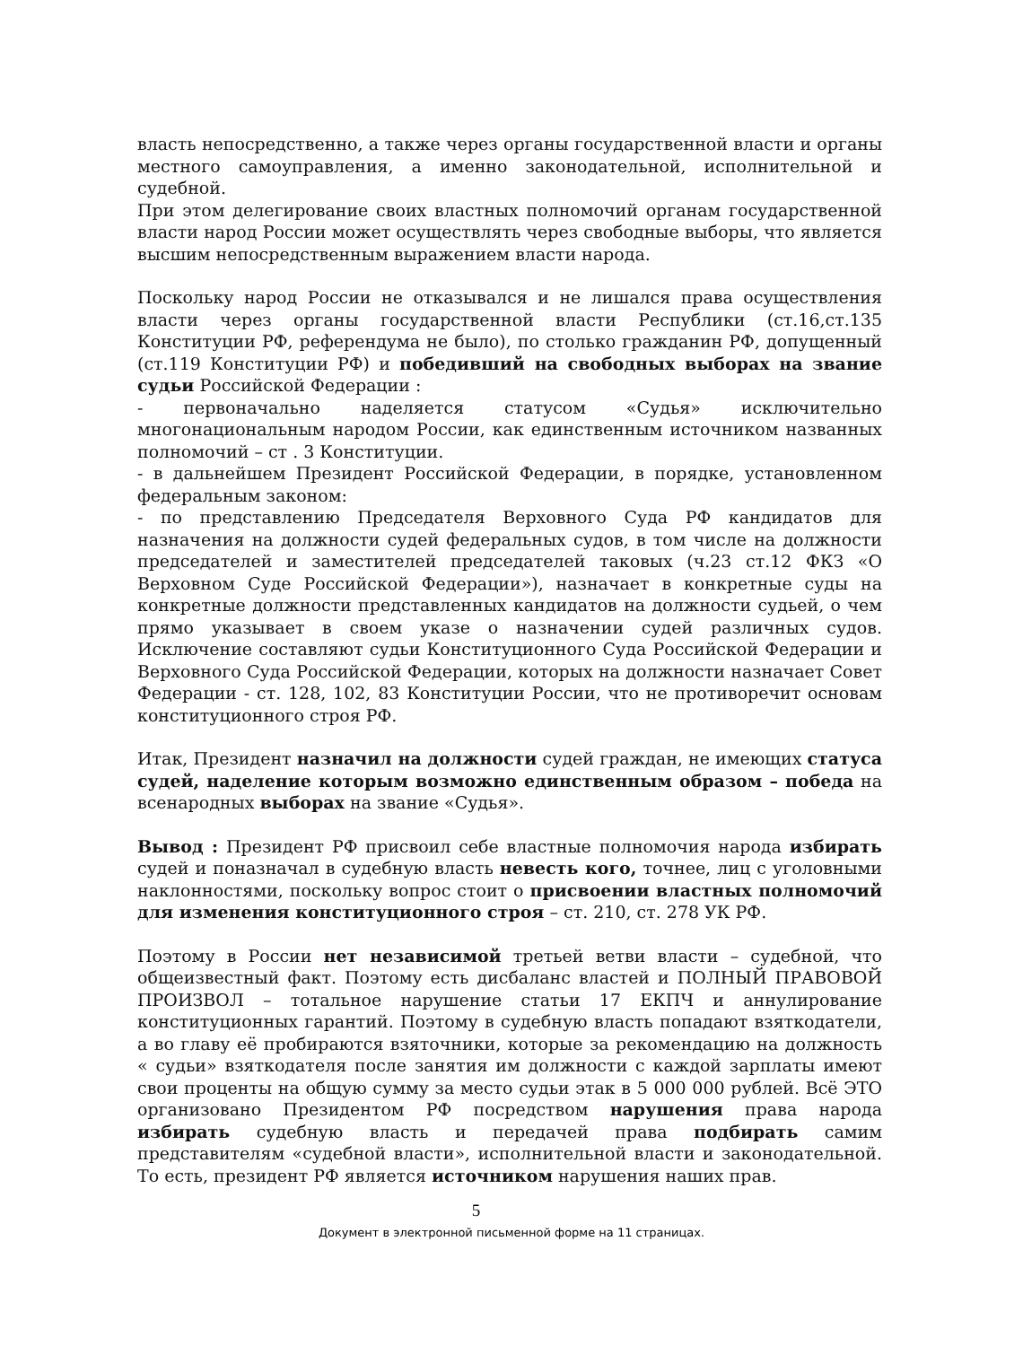власть непосредственно, а также через органы государственной власти и органы местного самоуправления, а именно законодательной, исполнительной и судебной.
При этом делегирование своих властных полномочий органам государственной власти народ России может осуществлять через свободные выборы, что является высшим непосредственным выражением власти народа.
Поскольку народ России не отказывался и не лишался права осуществления власти через органы государственной власти Республики (ст.16,ст.135 Конституции РФ, референдума не было), по столько гражданин РФ, допущенный (ст.119 Конституции РФ) и победивший на свободных выборах на звание судьи Российской Федерации :
- первоначально наделяется статусом «Судья» исключительно многонациональным народом России, как единственным источником названных полномочий – ст . 3 Конституции.
- в дальнейшем Президент Российской Федерации, в порядке, установленном федеральным законом:
- по представлению Председателя Верховного Суда РФ кандидатов для назначения на должности судей федеральных судов, в том числе на должности председателей и заместителей председателей таковых (ч.23 ст.12 ФКЗ «О Верховном Суде Российской Федерации»), назначает в конкретные суды на конкретные должности представленных кандидатов на должности судьей, о чем прямо указывает в своем указе о назначении судей различных судов. Исключение составляют судьи Конституционного Суда Российской Федерации и Верховного Суда Российской Федерации, которых на должности назначает Совет Федерации - ст. 128, 102, 83 Конституции России, что не противоречит основам конституционного строя РФ.
Итак, Президент назначил на должности судей граждан, не имеющих статуса судей, наделение которым возможно единственным образом – победа на всенародных выборах на звание «Судья».
Вывод : Президент РФ присвоил себе властные полномочия народа избирать судей и поназначал в судебную власть невесть кого, точнее, лиц с уголовными наклонностями, поскольку вопрос стоит о присвоении властных полномочий для изменения конституционного строя – ст. 210, ст. 278 УК РФ.
Поэтому в России нет независимой третьей ветви власти – судебной, что общеизвестный факт. Поэтому есть дисбаланс властей и ПОЛНЫЙ ПРАВОВОЙ ПРОИЗВОЛ – тотальное нарушение статьи 17 ЕКПЧ и аннулирование конституционных гарантий. Поэтому в судебную власть попадают взяткодатели, а во главу её пробираются взяточники, которые за рекомендацию на должность « судьи» взяткодателя после занятия им должности с каждой зарплаты имеют свои проценты на общую сумму за место судьи этак в 5 000 000 рублей. Всё ЭТО организовано Президентом РФ посредством нарушения права народа избирать судебную власть и передачей права подбирать самим представителям «судебной власти», исполнительной власти и законодательной. То есть, президент РФ является источником нарушения наших прав.
5
Документ в электронной письменной форме на 11 страницах.